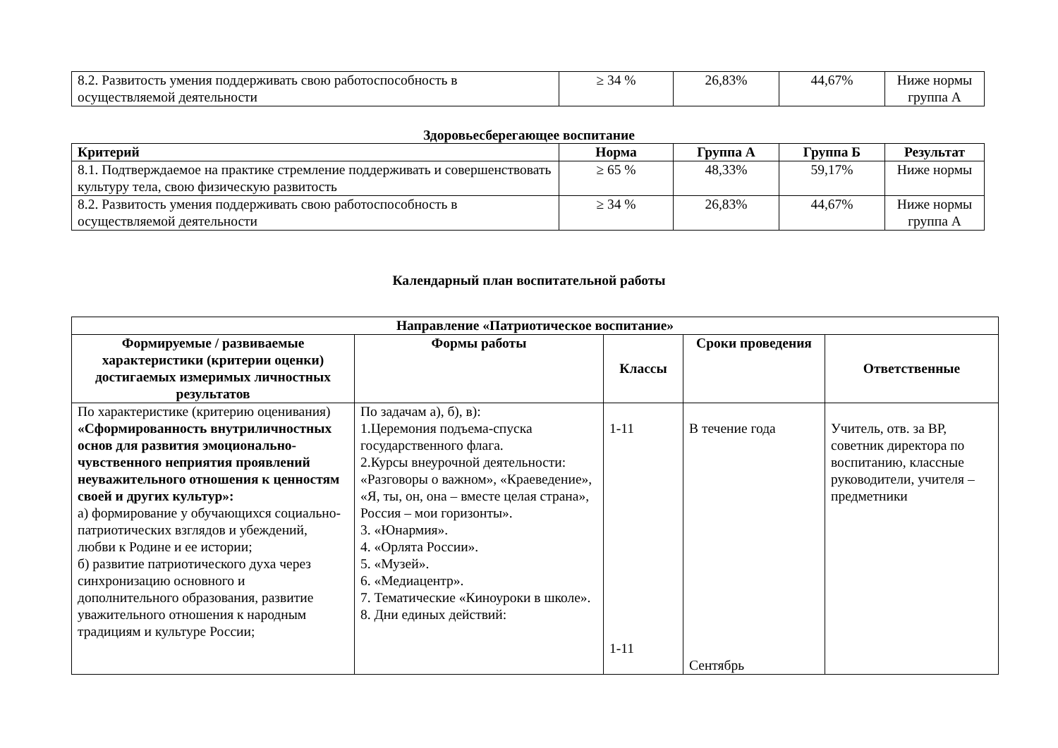| 8.2. Развитость умения поддерживать свою работоспособность в осуществляемой деятельности | ≥ 34 % | 26,83% | 44,67% | Ниже нормы группа А |
Здоровьесберегающее воспитание
| Критерий | Норма | Группа А | Группа Б | Результат |
| --- | --- | --- | --- | --- |
| 8.1. Подтверждаемое на практике стремление поддерживать и совершенствовать культуру тела, свою физическую развитость | ≥ 65 % | 48,33% | 59,17% | Ниже нормы |
| 8.2. Развитость умения поддерживать свою работоспособность в осуществляемой деятельности | ≥ 34 % | 26,83% | 44,67% | Ниже нормы группа А |
Календарный план воспитательной работы
| Направление «Патриотическое воспитание» | | | | |
| --- | --- | --- | --- | --- |
| Формируемые / развиваемые характеристики (критерии оценки) достигаемых измеримых личностных результатов | Формы работы | Классы | Сроки проведения | Ответственные |
| По характеристике (критерию оценивания) «Сформированность внутриличностных основ для развития эмоционально-чувственного неприятия проявлений неуважительного отношения к ценностям своей и других культур»: а) формирование у обучающихся социально-патриотических взглядов и убеждений, любви к Родине и ее истории; б) развитие патриотического духа через синхронизацию основного и дополнительного образования, развитие уважительного отношения к народным традициям и культуре России; | По задачам а), б), в): 1.Церемония подъема-спуска государственного флага. 2.Курсы внеурочной деятельности: «Разговоры о важном», «Краеведение», «Я, ты, он, она – вместе целая страна», Россия – мои горизонты». 3. «Юнармия». 4. «Орлята России». 5. «Музей». 6. «Медиацентр». 7. Тематические «Киноуроки в школе». 8. Дни единых действий: | 1-11 1-11 | В течение года Сентябрь | Учитель, отв. за ВР, советник директора по воспитанию, классные руководители, учителя – предметники |